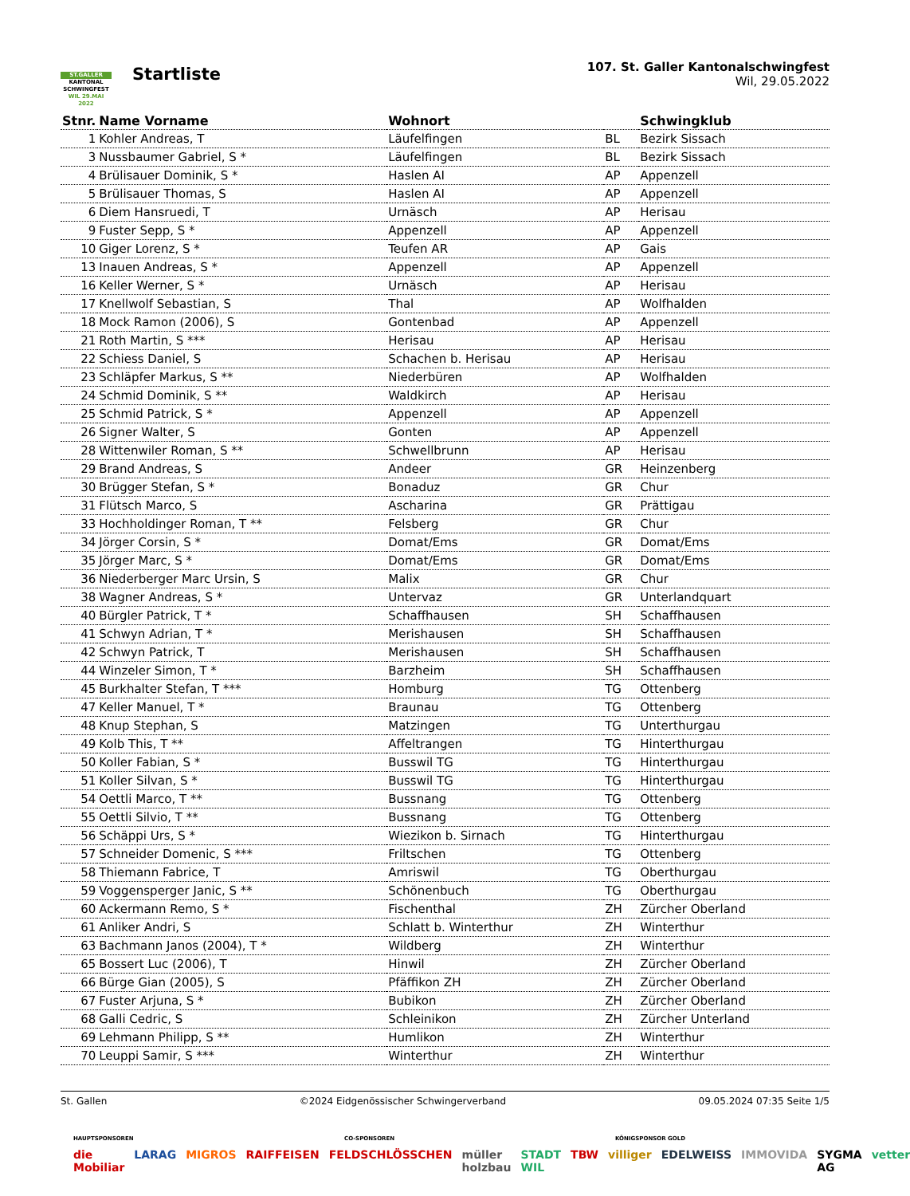ST.GALLER
KANTONAL
SCHWINGFEST
WIL 29.MAI 2022
Startliste
107. St. Galler Kantonalschwingfest
Wil, 29.05.2022
| Stnr. | Name Vorname | Wohnort | | Schwingklub |
| --- | --- | --- | --- | --- |
| 1 | Kohler Andreas, T | Läufelfingen | BL | Bezirk Sissach |
| 3 | Nussbaumer Gabriel, S * | Läufelfingen | BL | Bezirk Sissach |
| 4 | Brülisauer Dominik, S * | Haslen AI | AP | Appenzell |
| 5 | Brülisauer Thomas, S | Haslen AI | AP | Appenzell |
| 6 | Diem Hansruedi, T | Urnäsch | AP | Herisau |
| 9 | Fuster Sepp, S * | Appenzell | AP | Appenzell |
| 10 | Giger Lorenz, S * | Teufen AR | AP | Gais |
| 13 | Inauen Andreas, S * | Appenzell | AP | Appenzell |
| 16 | Keller Werner, S * | Urnäsch | AP | Herisau |
| 17 | Knellwolf Sebastian, S | Thal | AP | Wolfhalden |
| 18 | Mock Ramon (2006), S | Gontenbad | AP | Appenzell |
| 21 | Roth Martin, S *** | Herisau | AP | Herisau |
| 22 | Schiess Daniel, S | Schachen b. Herisau | AP | Herisau |
| 23 | Schläpfer Markus, S ** | Niederbüren | AP | Wolfhalden |
| 24 | Schmid Dominik, S ** | Waldkirch | AP | Herisau |
| 25 | Schmid Patrick, S * | Appenzell | AP | Appenzell |
| 26 | Signer Walter, S | Gonten | AP | Appenzell |
| 28 | Wittenwiler Roman, S ** | Schwellbrunn | AP | Herisau |
| 29 | Brand Andreas, S | Andeer | GR | Heinzenberg |
| 30 | Brügger Stefan, S * | Bonaduz | GR | Chur |
| 31 | Flütsch Marco, S | Ascharina | GR | Prättigau |
| 33 | Hochholdinger Roman, T ** | Felsberg | GR | Chur |
| 34 | Jörger Corsin, S * | Domat/Ems | GR | Domat/Ems |
| 35 | Jörger Marc, S * | Domat/Ems | GR | Domat/Ems |
| 36 | Niederberger Marc Ursin, S | Malix | GR | Chur |
| 38 | Wagner Andreas, S * | Untervaz | GR | Unterlandquart |
| 40 | Bürgler Patrick, T * | Schaffhausen | SH | Schaffhausen |
| 41 | Schwyn Adrian, T * | Merishausen | SH | Schaffhausen |
| 42 | Schwyn Patrick, T | Merishausen | SH | Schaffhausen |
| 44 | Winzeler Simon, T * | Barzheim | SH | Schaffhausen |
| 45 | Burkhalter Stefan, T *** | Homburg | TG | Ottenberg |
| 47 | Keller Manuel, T * | Braunau | TG | Ottenberg |
| 48 | Knup Stephan, S | Matzingen | TG | Unterthurgau |
| 49 | Kolb This, T ** | Affeltrangen | TG | Hinterthurgau |
| 50 | Koller Fabian, S * | Busswil TG | TG | Hinterthurgau |
| 51 | Koller Silvan, S * | Busswil TG | TG | Hinterthurgau |
| 54 | Oettli Marco, T ** | Bussnang | TG | Ottenberg |
| 55 | Oettli Silvio, T ** | Bussnang | TG | Ottenberg |
| 56 | Schäppi Urs, S * | Wiezikon b. Sirnach | TG | Hinterthurgau |
| 57 | Schneider Domenic, S *** | Friltschen | TG | Ottenberg |
| 58 | Thiemann Fabrice, T | Amriswil | TG | Oberthurgau |
| 59 | Voggensperger Janic, S ** | Schönenbuch | TG | Oberthurgau |
| 60 | Ackermann Remo, S * | Fischenthal | ZH | Zürcher Oberland |
| 61 | Anliker Andri, S | Schlatt b. Winterthur | ZH | Winterthur |
| 63 | Bachmann Janos (2004), T * | Wildberg | ZH | Winterthur |
| 65 | Bossert Luc (2006), T | Hinwil | ZH | Zürcher Oberland |
| 66 | Bürge Gian (2005), S | Pfäffikon ZH | ZH | Zürcher Oberland |
| 67 | Fuster Arjuna, S * | Bubikon | ZH | Zürcher Oberland |
| 68 | Galli Cedric, S | Schleinikon | ZH | Zürcher Unterland |
| 69 | Lehmann Philipp, S ** | Humlikon | ZH | Winterthur |
| 70 | Leuppi Samir, S *** | Winterthur | ZH | Winterthur |
St. Gallen ©2024 Eidgenössischer Schwingerverband 09.05.2024 07:35 Seite 1/5
HAUPTSPONSOREN CO-SPONSOREN KÖNIGSPONSOR GOLD
die Mobiliar LARAG MIGROS RAIFFEISEN FELDSCHLÖSSCHEN müller holzbau STADT WIL TBW villiger EDELWEISS IMMOVIDA SYGMA AG vetter